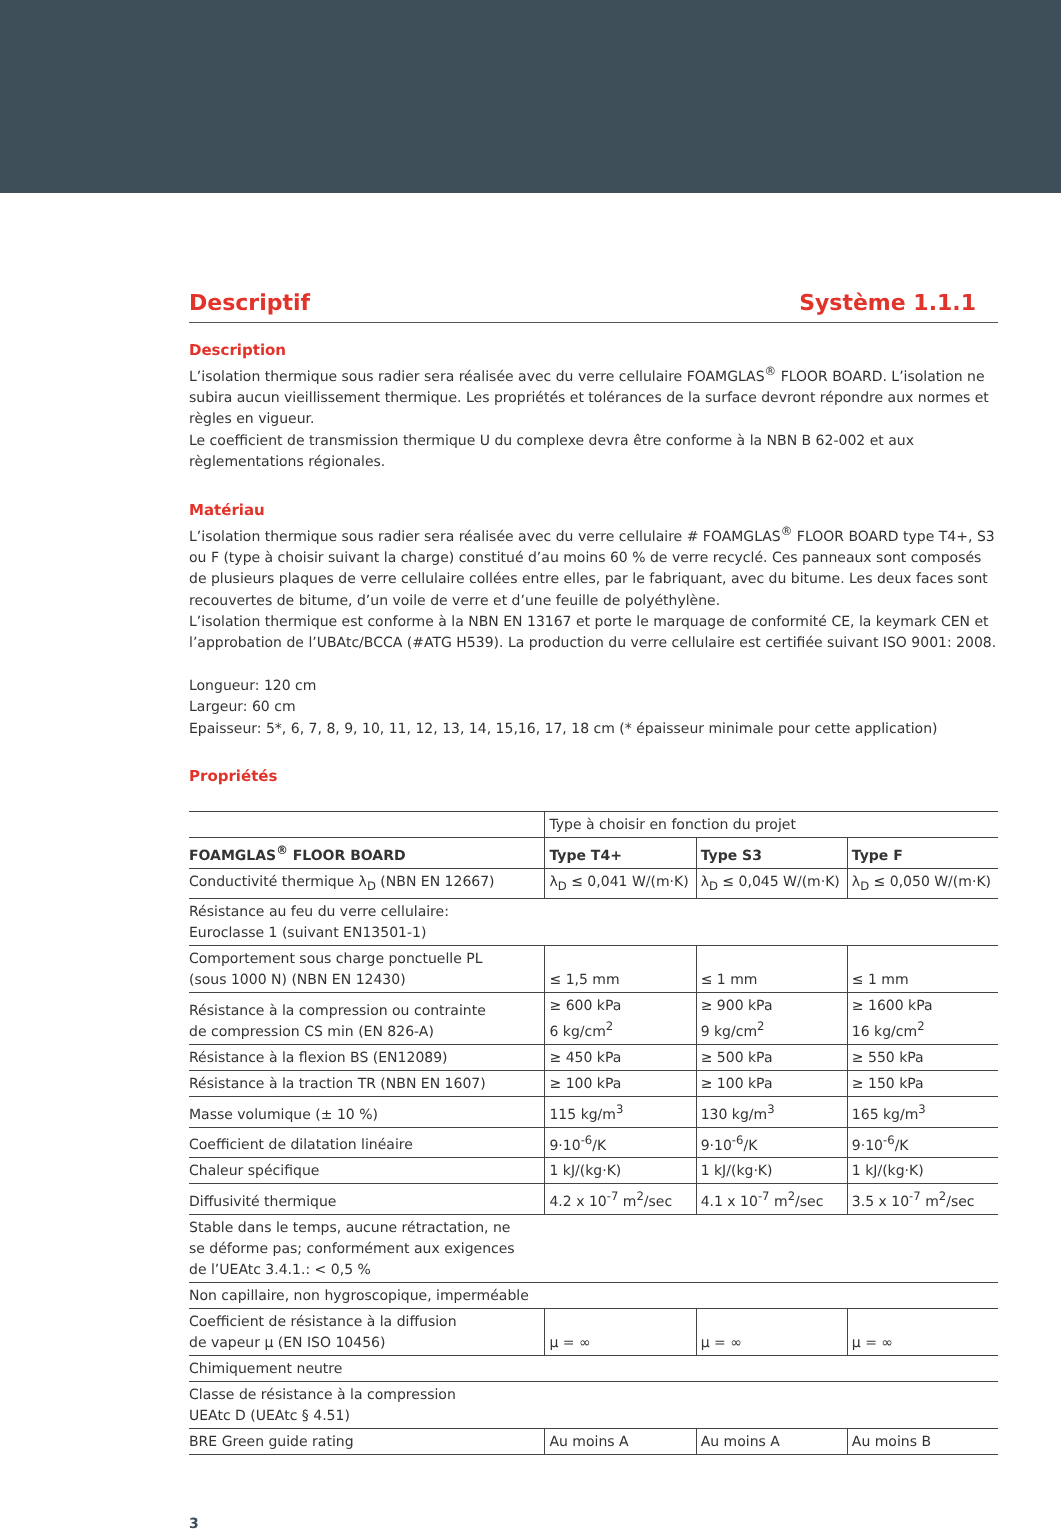Descriptif Système 1.1.1
Description
L’isolation thermique sous radier sera réalisée avec du verre cellulaire FOAMGLAS<sup>®</sup> FLOOR BOARD. L’isolation ne subira aucun vieillissement thermique. Les propriétés et tolérances de la surface devront répondre aux normes et règles en vigueur.
Le coefficient de transmission thermique U du complexe devra être conforme à la NBN B 62-002 et aux règlementations régionales.
Matériau
L’isolation thermique sous radier sera réalisée avec du verre cellulaire # FOAMGLAS<sup>®</sup> FLOOR BOARD type T4+, S3 ou F (type à choisir suivant la charge) constitué d’au moins 60 % de verre recyclé. Ces panneaux sont composés de plusieurs plaques de verre cellulaire collées entre elles, par le fabriquant, avec du bitume. Les deux faces sont recouvertes de bitume, d’un voile de verre et d’une feuille de polyéthylène.
L’isolation thermique est conforme à la NBN EN 13167 et porte le marquage de conformité CE, la keymark CEN et l’approbation de l’UBAtc/BCCA (#ATG H539). La production du verre cellulaire est certifiée suivant ISO 9001: 2008.
Longueur: 120 cm
Largeur: 60 cm
Epaisseur: 5*, 6, 7, 8, 9, 10, 11, 12, 13, 14, 15,16, 17, 18 cm (* épaisseur minimale pour cette application)
Propriétés
| | Type à choisir en fonction du projet | | |
| --- | --- | --- | --- |
| FOAMGLAS<sup>®</sup> FLOOR BOARD | Type T4+ | Type S3 | Type F |
| Conductivité thermique λ<sub>D</sub> (NBN EN 12667) | λ<sub>D</sub> ≤ 0,041 W/(m·K) | λ<sub>D</sub> ≤ 0,045 W/(m·K) | λ<sub>D</sub> ≤ 0,050 W/(m·K) |
| Résistance au feu du verre cellulaire: Euroclasse 1 (suivant EN13501-1) | | | |
| Comportement sous charge ponctuelle PL (sous 1000 N) (NBN EN 12430) | ≤ 1,5 mm | ≤ 1 mm | ≤ 1 mm |
| Résistance à la compression ou contrainte de compression CS min (EN 826-A) | ≥ 600 kPa 6 kg/cm<sup>2</sup> | ≥ 900 kPa 9 kg/cm<sup>2</sup> | ≥ 1600 kPa 16 kg/cm<sup>2</sup> |
| Résistance à la flexion BS (EN12089) | ≥ 450 kPa | ≥ 500 kPa | ≥ 550 kPa |
| Résistance à la traction TR (NBN EN 1607) | ≥ 100 kPa | ≥ 100 kPa | ≥ 150 kPa |
| Masse volumique (± 10 %) | 115 kg/m<sup>3</sup> | 130 kg/m<sup>3</sup> | 165 kg/m<sup>3</sup> |
| Coefficient de dilatation linéaire | 9·10<sup>-6</sup>/K | 9·10<sup>-6</sup>/K | 9·10<sup>-6</sup>/K |
| Chaleur spécifique | 1 kJ/(kg·K) | 1 kJ/(kg·K) | 1 kJ/(kg·K) |
| Diffusivité thermique | 4.2 x 10<sup>-7</sup> m<sup>2</sup>/sec | 4.1 x 10<sup>-7</sup> m<sup>2</sup>/sec | 3.5 x 10<sup>-7</sup> m<sup>2</sup>/sec |
| Stable dans le temps, aucune rétractation, ne se déforme pas; conformément aux exigences de l’UEAtc 3.4.1.: < 0,5 % | | | |
| Non capillaire, non hygroscopique, imperméable | | | |
| Coefficient de résistance à la diffusion de vapeur μ (EN ISO 10456) | μ = ∞ | μ = ∞ | μ = ∞ |
| Chimiquement neutre | | | |
| Classe de résistance à la compression UEAtc D (UEAtc § 4.51) | | | |
| BRE Green guide rating | Au moins A | Au moins A | Au moins B |
3